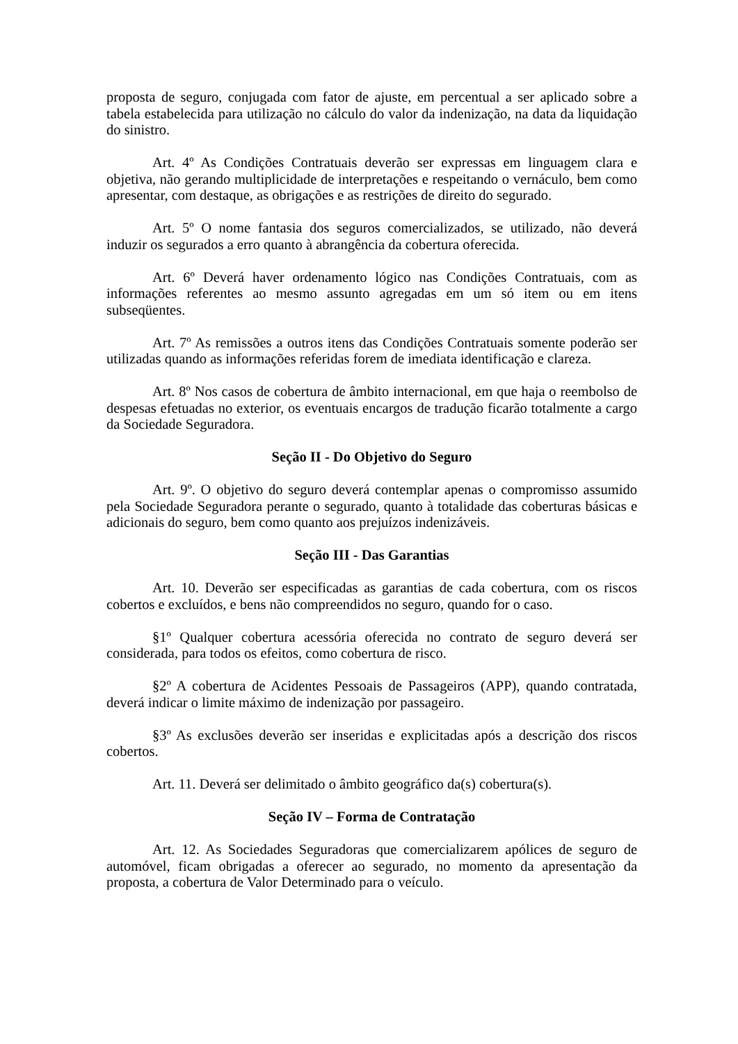proposta de seguro, conjugada com fator de ajuste, em percentual a ser aplicado sobre a tabela estabelecida para utilização no cálculo do valor da indenização, na data da liquidação do sinistro.
Art. 4º As Condições Contratuais deverão ser expressas em linguagem clara e objetiva, não gerando multiplicidade de interpretações e respeitando o vernáculo, bem como apresentar, com destaque, as obrigações e as restrições de direito do segurado.
Art. 5º O nome fantasia dos seguros comercializados, se utilizado, não deverá induzir os segurados a erro quanto à abrangência da cobertura oferecida.
Art. 6º Deverá haver ordenamento lógico nas Condições Contratuais, com as informações referentes ao mesmo assunto agregadas em um só item ou em itens subseqüentes.
Art. 7º As remissões a outros itens das Condições Contratuais somente poderão ser utilizadas quando as informações referidas forem de imediata identificação e clareza.
Art. 8º Nos casos de cobertura de âmbito internacional, em que haja o reembolso de despesas efetuadas no exterior, os eventuais encargos de tradução ficarão totalmente a cargo da Sociedade Seguradora.
Seção II - Do Objetivo do Seguro
Art. 9º. O objetivo do seguro deverá contemplar apenas o compromisso assumido pela Sociedade Seguradora perante o segurado, quanto à totalidade das coberturas básicas e adicionais do seguro, bem como quanto aos prejuízos indenizáveis.
Seção III - Das Garantias
Art. 10. Deverão ser especificadas as garantias de cada cobertura, com os riscos cobertos e excluídos, e bens não compreendidos no seguro, quando for o caso.
§1º Qualquer cobertura acessória oferecida no contrato de seguro deverá ser considerada, para todos os efeitos, como cobertura de risco.
§2º A cobertura de Acidentes Pessoais de Passageiros (APP), quando contratada, deverá indicar o limite máximo de indenização por passageiro.
§3º As exclusões deverão ser inseridas e explicitadas após a descrição dos riscos cobertos.
Art. 11. Deverá ser delimitado o âmbito geográfico da(s) cobertura(s).
Seção IV – Forma de Contratação
Art. 12. As Sociedades Seguradoras que comercializarem apólices de seguro de automóvel, ficam obrigadas a oferecer ao segurado, no momento da apresentação da proposta, a cobertura de Valor Determinado para o veículo.